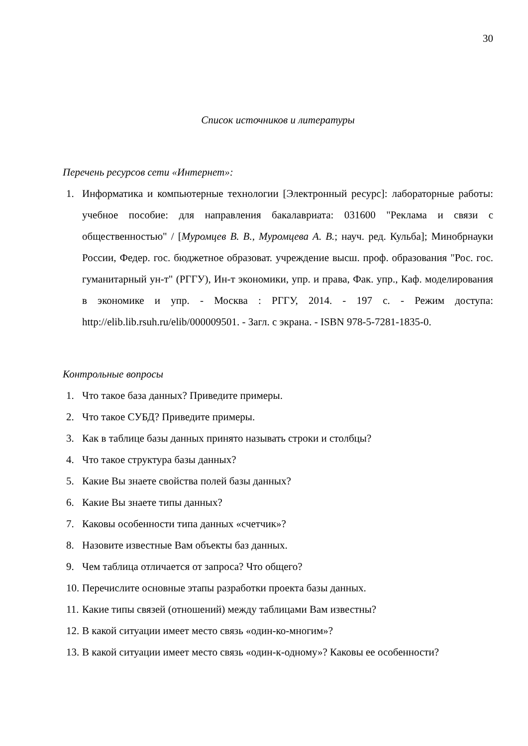30
Список источников и литературы
Перечень ресурсов сети «Интернет»:
1. Информатика и компьютерные технологии [Электронный ресурс]: лабораторные работы: учебное пособие: для направления бакалавриата: 031600 "Реклама и связи с общественностью" / [Муромцев В. В., Муромцева А. В.; науч. ред. Кульба]; Минобрнауки России, Федер. гос. бюджетное образоват. учреждение высш. проф. образования "Рос. гос. гуманитарный ун-т" (РГГУ), Ин-т экономики, упр. и права, Фак. упр., Каф. моделирования в экономике и упр. - Москва : РГГУ, 2014. - 197 с. - Режим доступа: http://elib.lib.rsuh.ru/elib/000009501. - Загл. с экрана. - ISBN 978-5-7281-1835-0.
Контрольные вопросы
1. Что такое база данных? Приведите примеры.
2. Что такое СУБД? Приведите примеры.
3. Как в таблице базы данных принято называть строки и столбцы?
4. Что такое структура базы данных?
5. Какие Вы знаете свойства полей базы данных?
6. Какие Вы знаете типы данных?
7. Каковы особенности типа данных «счетчик»?
8. Назовите известные Вам объекты баз данных.
9. Чем таблица отличается от запроса? Что общего?
10. Перечислите основные этапы разработки проекта базы данных.
11. Какие типы связей (отношений) между таблицами Вам известны?
12. В какой ситуации имеет место связь «один-ко-многим»?
13. В какой ситуации имеет место связь «один-к-одному»? Каковы ее особенности?